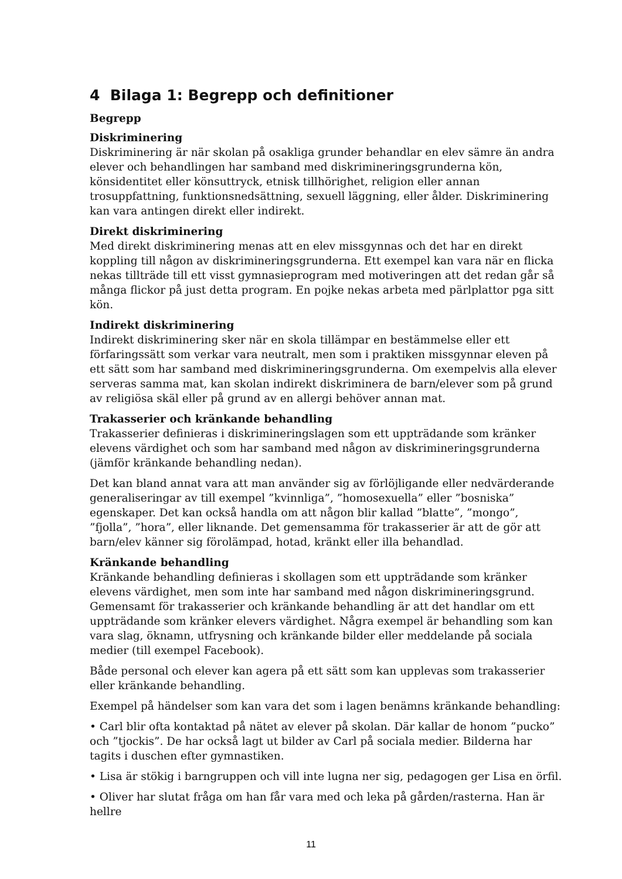4 Bilaga 1: Begrepp och definitioner
Begrepp
Diskriminering
Diskriminering är när skolan på osakliga grunder behandlar en elev sämre än andra elever och behandlingen har samband med diskrimineringsgrunderna kön, könsidentitet eller könsuttryck, etnisk tillhörighet, religion eller annan trosuppfattning, funktionsnedsättning, sexuell läggning, eller ålder. Diskriminering kan vara antingen direkt eller indirekt.
Direkt diskriminering
Med direkt diskriminering menas att en elev missgynnas och det har en direkt koppling till någon av diskrimineringsgrunderna. Ett exempel kan vara när en flicka nekas tillträde till ett visst gymnasieprogram med motiveringen att det redan går så många flickor på just detta program. En pojke nekas arbeta med pärlplattor pga sitt kön.
Indirekt diskriminering
Indirekt diskriminering sker när en skola tillämpar en bestämmelse eller ett förfaringssätt som verkar vara neutralt, men som i praktiken missgynnar eleven på ett sätt som har samband med diskrimineringsgrunderna. Om exempelvis alla elever serveras samma mat, kan skolan indirekt diskriminera de barn/elever som på grund av religiösa skäl eller på grund av en allergi behöver annan mat.
Trakasserier och kränkande behandling
Trakasserier definieras i diskrimineringslagen som ett uppträdande som kränker elevens värdighet och som har samband med någon av diskrimineringsgrunderna (jämför kränkande behandling nedan).
Det kan bland annat vara att man använder sig av förlöjligande eller nedvärderande generaliseringar av till exempel ”kvinnliga”, ”homosexuella” eller ”bosniska” egenskaper. Det kan också handla om att någon blir kallad ”blatte”, ”mongo”, ”fjolla”, ”hora”, eller liknande. Det gemensamma för trakasserier är att de gör att barn/elev känner sig förolämpad, hotad, kränkt eller illa behandlad.
Kränkande behandling
Kränkande behandling definieras i skollagen som ett uppträdande som kränker elevens värdighet, men som inte har samband med någon diskrimineringsgrund. Gemensamt för trakasserier och kränkande behandling är att det handlar om ett uppträdande som kränker elevers värdighet. Några exempel är behandling som kan vara slag, öknamn, utfrysning och kränkande bilder eller meddelande på sociala medier (till exempel Facebook).
Både personal och elever kan agera på ett sätt som kan upplevas som trakasserier eller kränkande behandling.
Exempel på händelser som kan vara det som i lagen benämns kränkande behandling:
• Carl blir ofta kontaktad på nätet av elever på skolan. Där kallar de honom ”pucko” och ”tjockis”. De har också lagt ut bilder av Carl på sociala medier. Bilderna har tagits i duschen efter gymnastiken.
• Lisa är stökig i barngruppen och vill inte lugna ner sig, pedagogen ger Lisa en örfil.
• Oliver har slutat fråga om han får vara med och leka på gården/rasterna. Han är hellre
11